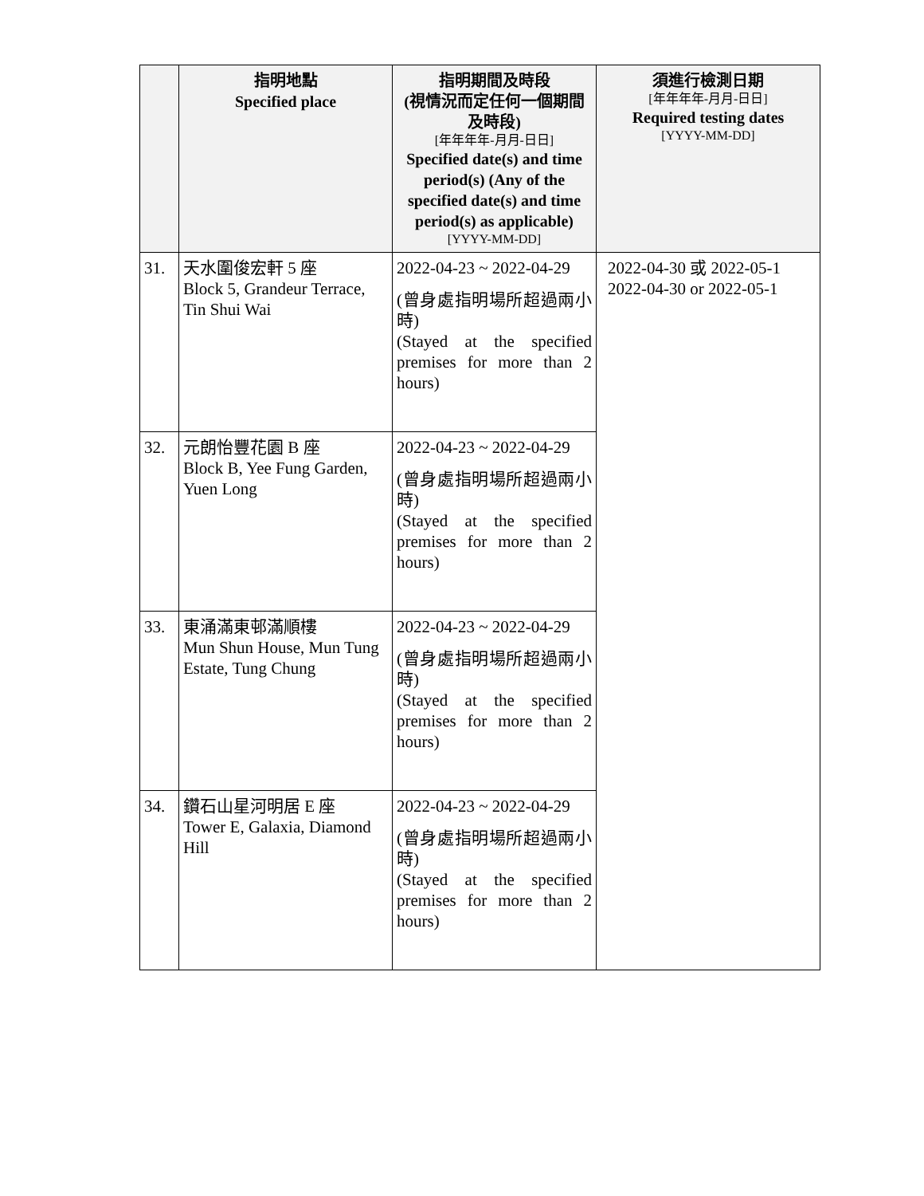| | 指明地點 Specified place | 指明期間及時段 (視情況而定任何一個期間及時段) [年年年年-月月-日日] Specified date(s) and time period(s) (Any of the specified date(s) and time period(s) as applicable) [YYYY-MM-DD] | 須進行檢測日期 [年年年年-月月-日日] Required testing dates [YYYY-MM-DD] |
| --- | --- | --- | --- |
| 31. | 天水圍俊宏軒 5 座 Block 5, Grandeur Terrace, Tin Shui Wai | 2022-04-23 ~ 2022-04-29 (曾身處指明場所超過兩小時) (Stayed at the specified premises for more than 2 hours) | 2022-04-30 或 2022-05-1 2022-04-30 or 2022-05-1 |
| 32. | 元朗怡豐花園 B 座 Block B, Yee Fung Garden, Yuen Long | 2022-04-23 ~ 2022-04-29 (曾身處指明場所超過兩小時) (Stayed at the specified premises for more than 2 hours) | |
| 33. | 東涌滿東邨滿順樓 Mun Shun House, Mun Tung Estate, Tung Chung | 2022-04-23 ~ 2022-04-29 (曾身處指明場所超過兩小時) (Stayed at the specified premises for more than 2 hours) | |
| 34. | 鑽石山星河明居 E 座 Tower E, Galaxia, Diamond Hill | 2022-04-23 ~ 2022-04-29 (曾身處指明場所超過兩小時) (Stayed at the specified premises for more than 2 hours) | |